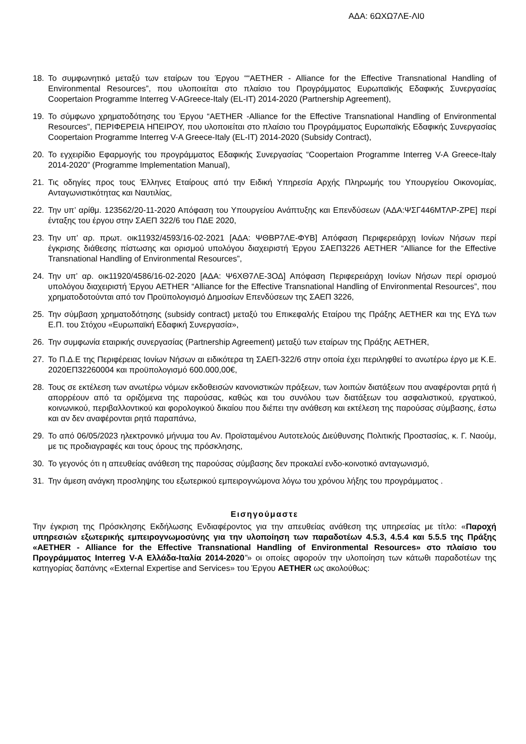ΑΔΑ: 6ΩΧΩ7ΛΕ-ΛΙ0
18. Το συμφωνητικό μεταξύ των εταίρων του Έργου ““AETHER - Alliance for the Effective Transnational Handling of Environmental Resources”, που υλοποιείται στο πλαίσιο του Προγράμματος Ευρωπαϊκής Εδαφικής Συνεργασίας Coopertaion Programme Interreg V-AGreece-Italy (EL-IT) 2014-2020 (Partnership Agreement),
19. Το σύμφωνο χρηματοδότησης του Έργου “AETHER -Alliance for the Effective Transnational Handling of Environmental Resources”, ΠΕΡΙΦΕΡΕΙΑ ΗΠΕΙΡΟΥ, που υλοποιείται στο πλαίσιο του Προγράμματος Ευρωπαϊκής Εδαφικής Συνεργασίας Coopertaion Programme Interreg V-A Greece-Italy (EL-IT) 2014-2020 (Subsidy Contract),
20. Το εγχειρίδιο Εφαρμογής του προγράμματος Εδαφικής Συνεργασίας “Coopertaion Programme Interreg V-A Greece-Italy 2014-2020” (Programme Implementation Manual),
21. Τις οδηγίες προς τους Έλληνες Εταίρους από την Ειδική Υπηρεσία Αρχής Πληρωμής του Υπουργείου Οικονομίας, Ανταγωνιστικότητας και Ναυτιλίας,
22. Την υπ’ αρίθμ. 123562/20-11-2020 Απόφαση του Υπουργείου Ανάπτυξης και Επενδύσεων (ΑΔΑ:ΨΣΓ446ΜΤΛΡ-ΖΡΕ] περί ένταξης του έργου στην ΣΑΕΠ 322/6 του ΠΔΕ 2020,
23. Την υπ’ αρ. πρωτ. οικ11932/4593/16-02-2021 [ΑΔΑ: ΨΘΒΡ7ΛΕ-ΦΥΒ] Απόφαση Περιφερειάρχη Ιονίων Νήσων περί έγκρισης διάθεσης πίστωσης και ορισμού υπολόγου διαχειριστή Έργου ΣΑΕΠ3226 AETHER “Alliance for the Effective Transnational Handling of Environmental Resources”,
24. Την υπ’ αρ. οικ11920/4586/16-02-2020 [ΑΔΑ: Ψ6ΧΘ7ΛΕ-3ΟΔ] Απόφαση Περιφερειάρχη Ιονίων Νήσων περί ορισμού υπολόγου διαχειριστή Έργου AETHER “Alliance for the Effective Transnational Handling of Environmental Resources”, που χρηματοδοτούνται από τον Προϋπολογισμό Δημοσίων Επενδύσεων της ΣΑΕΠ 3226,
25. Την σύμβαση χρηματοδότησης (subsidy contract) μεταξύ του Επικεφαλής Εταίρου της Πράξης AETHER και της ΕΥΔ των Ε.Π. του Στόχου «Ευρωπαϊκή Εδαφική Συνεργασία»,
26. Την συμφωνία εταιρικής συνεργασίας (Partnership Agreement) μεταξύ των εταίρων της Πράξης AETHER,
27. Το Π.Δ.Ε της Περιφέρειας Ιονίων Νήσων αι ειδικότερα τη ΣΑΕΠ-322/6 στην οποία έχει περιληφθεί το ανωτέρω έργο με Κ.Ε. 2020ΕΠ32260004 και προϋπολογισμό 600.000,00€,
28. Τους σε εκτέλεση των ανωτέρω νόμων εκδοθεισών κανονιστικών πράξεων, των λοιπών διατάξεων που αναφέρονται ρητά ή απορρέουν από τα οριζόμενα της παρούσας, καθώς και του συνόλου των διατάξεων του ασφαλιστικού, εργατικού, κοινωνικού, περιβαλλοντικού και φορολογικού δικαίου που διέπει την ανάθεση και εκτέλεση της παρούσας σύμβασης, έστω και αν δεν αναφέρονται ρητά παραπάνω,
29. Το από 06/05/2023 ηλεκτρονικό μήνυμα του Αν. Προϊσταμένου Αυτοτελούς Διεύθυνσης Πολιτικής Προστασίας, κ. Γ. Ναούμ, με τις προδιαγραφές και τους όρους της πρόσκλησης,
30. Το γεγονός ότι η απευθείας ανάθεση της παρούσας σύμβασης δεν προκαλεί ενδο-κοινοτικό ανταγωνισμό,
31. Την άμεση ανάγκη προσληψης του εξωτερικού εμπειρογνώμονα λόγω του χρόνου λήξης του προγράμματος .
Εισηγούμαστε
Την έγκριση της Πρόσκλησης Εκδήλωσης Ενδιαφέροντος για την απευθείας ανάθεση της υπηρεσίας με τίτλο: «Παροχή υπηρεσιών εξωτερικής εμπειρογνωμοσύνης για την υλοποίηση των παραδοτέων 4.5.3, 4.5.4 και 5.5.5 της Πράξης «AETHER - Alliance for the Effective Transnational Handling of Environmental Resources» στο πλαίσιο του Προγράμματος Interreg V-A Ελλάδα-Ιταλία 2014-2020”» οι οποίες αφορούν την υλοποίηση των κάτωθι παραδοτέων της κατηγορίας δαπάνης «External Expertise and Services» του Έργου AETHER ως ακολούθως: